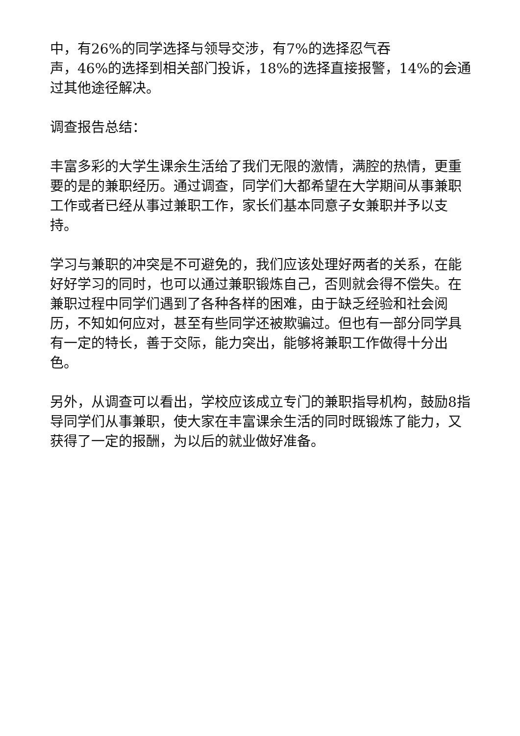中，有26%的同学选择与领导交涉，有7%的选择忍气吞
声，46%的选择到相关部门投诉，18%的选择直接报警，14%的会通过其他途径解决。
调查报告总结：
丰富多彩的大学生课余生活给了我们无限的激情，满腔的热情，更重要的是的兼职经历。通过调查，同学们大都希望在大学期间从事兼职工作或者已经从事过兼职工作，家长们基本同意子女兼职并予以支持。
学习与兼职的冲突是不可避免的，我们应该处理好两者的关系，在能好好学习的同时，也可以通过兼职锻炼自己，否则就会得不偿失。在兼职过程中同学们遇到了各种各样的困难，由于缺乏经验和社会阅历，不知如何应对，甚至有些同学还被欺骗过。但也有一部分同学具有一定的特长，善于交际，能力突出，能够将兼职工作做得十分出色。
另外，从调查可以看出，学校应该成立专门的兼职指导机构，鼓励8指导同学们从事兼职，使大家在丰富课余生活的同时既锻炼了能力，又获得了一定的报酬，为以后的就业做好准备。